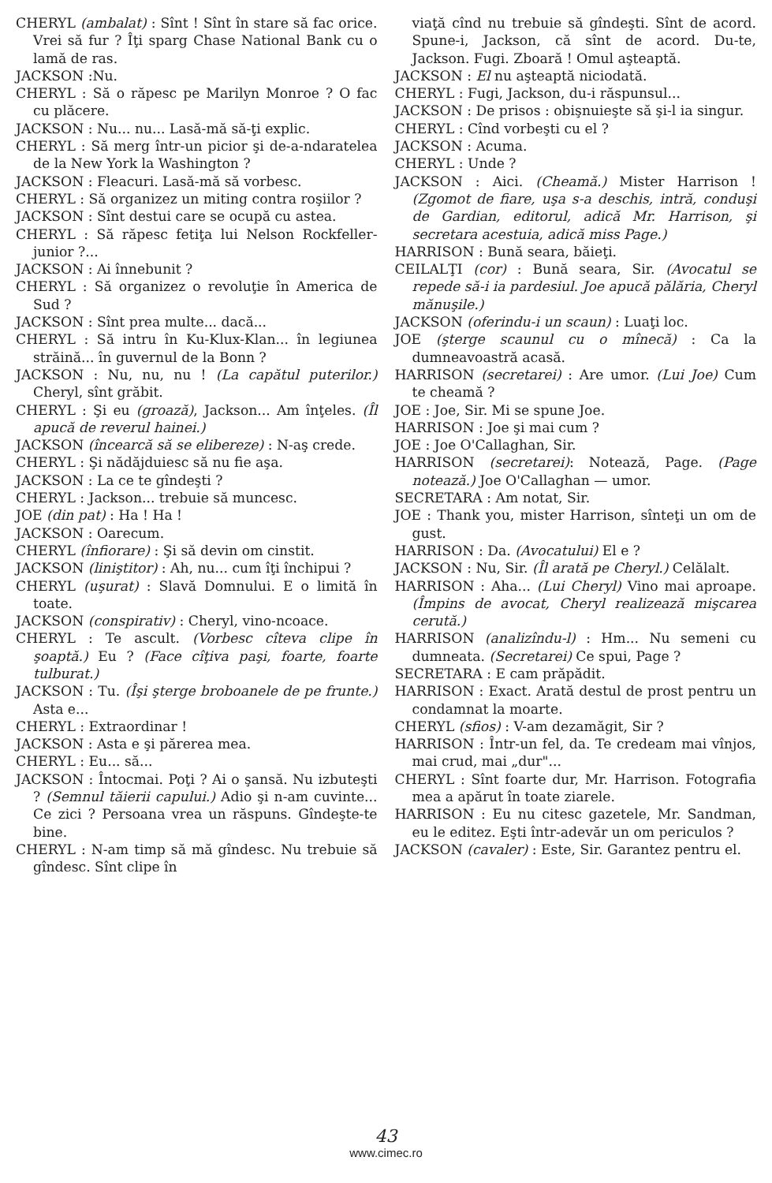CHERYL (ambalat) : Sînt ! Sînt în stare să fac orice. Vrei să fur ? Îţi sparg Chase National Bank cu o lamă de ras.
JACKSON :Nu.
CHERYL : Să o răpesc pe Marilyn Monroe ? O fac cu plăcere.
JACKSON : Nu... nu... Lasă-mă să-ţi explic.
CHERYL : Să merg într-un picior şi de-a-ndaratelea de la New York la Washington ?
JACKSON : Fleacuri. Lasă-mă să vorbesc.
CHERYL : Să organizez un miting contra roşiilor ?
JACKSON : Sînt destui care se ocupă cu astea.
CHERYL : Să răpesc fetiţa lui Nelson Rockfeller-junior ?...
JACKSON : Ai înnebunit ?
CHERYL : Să organizez o revoluţie în America de Sud ?
JACKSON : Sînt prea multe... dacă...
CHERYL : Să intru în Ku-Klux-Klan... în legiunea străină... în guvernul de la Bonn ?
JACKSON : Nu, nu, nu ! (La capătul puterilor.) Cheryl, sînt grăbit.
CHERYL : Şi eu (groază), Jackson... Am înţeles. (Îl apucă de reverul hainei.)
JACKSON (încearcă să se elibereze) : N-aş crede.
CHERYL : Şi nădăjduiesc să nu fie aşa.
JACKSON : La ce te gîndeşti ?
CHERYL : Jackson... trebuie să muncesc.
JOE (din pat) : Ha ! Ha !
JACKSON : Oarecum.
CHERYL (înfiorare) : Şi să devin om cinstit.
JACKSON (liniştitor) : Ah, nu... cum îţi închipui ?
CHERYL (uşurat) : Slavă Domnului. E o limită în toate.
JACKSON (conspirativ) : Cheryl, vino-ncoace.
CHERYL : Te ascult. (Vorbesc cîteva clipe în şoaptă.) Eu ? (Face cîţiva paşi, foarte, foarte tulburat.)
JACKSON : Tu. (Îşi şterge broboanele de pe frunte.) Asta e...
CHERYL : Extraordinar !
JACKSON : Asta e şi părerea mea.
CHERYL : Eu... să...
JACKSON : Întocmai. Poţi ? Ai o şansă. Nu izbuteşti ? (Semnul tăierii capului.) Adio şi n-am cuvinte... Ce zici ? Persoana vrea un răspuns. Gîndeşte-te bine.
CHERYL : N-am timp să mă gîndesc. Nu trebuie să gîndesc. Sînt clipe în
viaţă cînd nu trebuie să gîndeşti. Sînt de acord. Spune-i, Jackson, că sînt de acord. Du-te, Jackson. Fugi. Zboară ! Omul aşteaptă.
JACKSON : El nu aşteaptă niciodată.
CHERYL : Fugi, Jackson, du-i răspunsul...
JACKSON : De prisos : obişnuieşte să şi-l ia singur.
CHERYL : Cînd vorbeşti cu el ?
JACKSON : Acuma.
CHERYL : Unde ?
JACKSON : Aici. (Cheamă.) Mister Harrison ! (Zgomot de fiare, uşa s-a deschis, intră, conduşi de Gardian, editorul, adică Mr. Harrison, şi secretara acestuia, adică miss Page.)
HARRISON : Bună seara, băieţi.
CEILALŢI (cor) : Bună seara, Sir. (Avocatul se repede să-i ia pardesiul. Joe apucă pălăria, Cheryl mănuşile.)
JACKSON (oferindu-i un scaun) : Luaţi loc.
JOE (şterge scaunul cu o mînecă) : Ca la dumneavoastră acasă.
HARRISON (secretarei) : Are umor. (Lui Joe) Cum te cheamă ?
JOE : Joe, Sir. Mi se spune Joe.
HARRISON : Joe şi mai cum ?
JOE : Joe O'Callaghan, Sir.
HARRISON (secretarei): Notează, Page. (Page notează.) Joe O'Callaghan — umor.
SECRETARA : Am notat, Sir.
JOE : Thank you, mister Harrison, sînteţi un om de gust.
HARRISON : Da. (Avocatului) El e ?
JACKSON : Nu, Sir. (Îl arată pe Cheryl.) Celălalt.
HARRISON : Aha... (Lui Cheryl) Vino mai aproape. (Împins de avocat, Cheryl realizează mişcarea cerută.)
HARRISON (analizîndu-l) : Hm... Nu semeni cu dumneata. (Secretarei) Ce spui, Page ?
SECRETARA : E cam prăpădit.
HARRISON : Exact. Arată destul de prost pentru un condamnat la moarte.
CHERYL (sfios) : V-am dezamăgit, Sir ?
HARRISON : Într-un fel, da. Te credeam mai vînjos, mai crud, mai „dur"...
CHERYL : Sînt foarte dur, Mr. Harrison. Fotografia mea a apărut în toate ziarele.
HARRISON : Eu nu citesc gazetele, Mr. Sandman, eu le editez. Eşti într-adevăr un om periculos ?
JACKSON (cavaler) : Este, Sir. Garantez pentru el.
43
www.cimec.ro